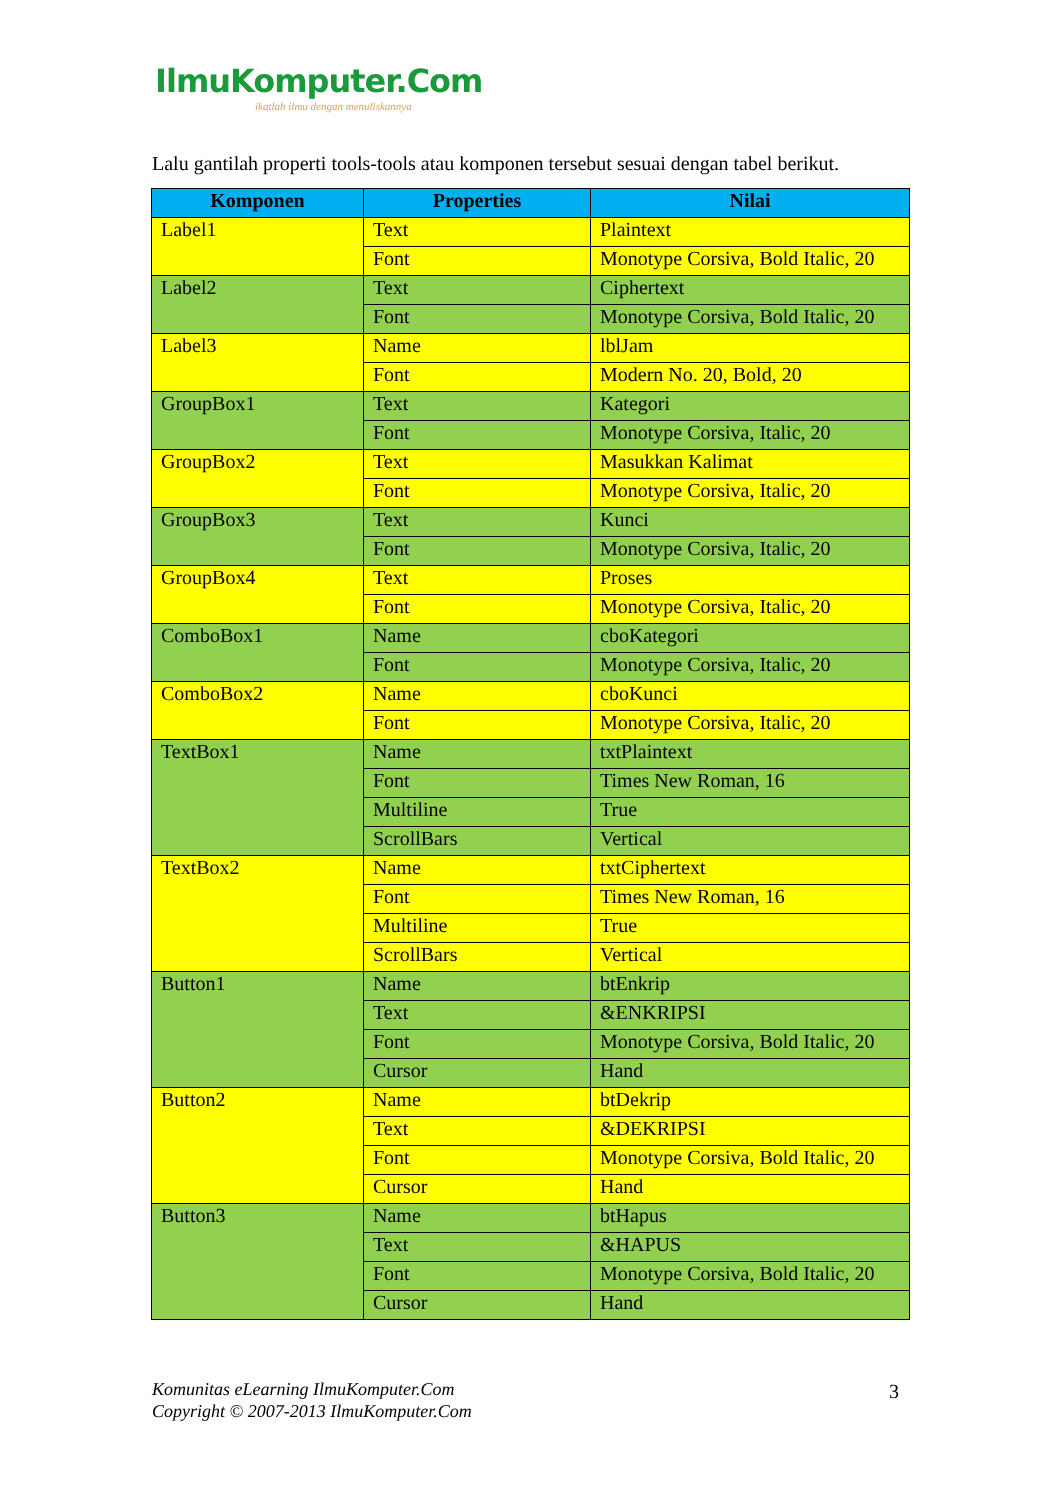IlmuKomputer.Com
ikatlah ilmu dengan menuliskannya
Lalu gantilah properti tools-tools atau komponen tersebut sesuai dengan tabel berikut.
| Komponen | Properties | Nilai |
| --- | --- | --- |
| Label1 | Text | Plaintext |
| | Font | Monotype Corsiva, Bold Italic, 20 |
| Label2 | Text | Ciphertext |
| | Font | Monotype Corsiva, Bold Italic, 20 |
| Label3 | Name | lblJam |
| | Font | Modern No. 20, Bold, 20 |
| GroupBox1 | Text | Kategori |
| | Font | Monotype Corsiva, Italic, 20 |
| GroupBox2 | Text | Masukkan Kalimat |
| | Font | Monotype Corsiva, Italic, 20 |
| GroupBox3 | Text | Kunci |
| | Font | Monotype Corsiva, Italic, 20 |
| GroupBox4 | Text | Proses |
| | Font | Monotype Corsiva, Italic, 20 |
| ComboBox1 | Name | cboKategori |
| | Font | Monotype Corsiva, Italic, 20 |
| ComboBox2 | Name | cboKunci |
| | Font | Monotype Corsiva, Italic, 20 |
| TextBox1 | Name | txtPlaintext |
| | Font | Times New Roman, 16 |
| | Multiline | True |
| | ScrollBars | Vertical |
| TextBox2 | Name | txtCiphertext |
| | Font | Times New Roman, 16 |
| | Multiline | True |
| | ScrollBars | Vertical |
| Button1 | Name | btEnkrip |
| | Text | &ENKRIPSI |
| | Font | Monotype Corsiva, Bold Italic, 20 |
| | Cursor | Hand |
| Button2 | Name | btDekrip |
| | Text | &DEKRIPSI |
| | Font | Monotype Corsiva, Bold Italic, 20 |
| | Cursor | Hand |
| Button3 | Name | btHapus |
| | Text | &HAPUS |
| | Font | Monotype Corsiva, Bold Italic, 20 |
| | Cursor | Hand |
Komunitas eLearning IlmuKomputer.Com
Copyright © 2007-2013 IlmuKomputer.Com
3